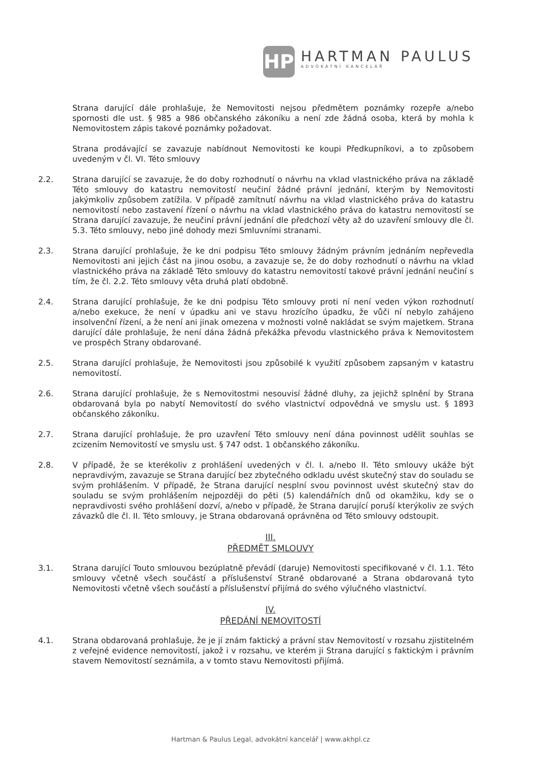HP
HARTMAN PAULUS
ADVOKÁTNÍ KANCELÁŘ
Strana darující dále prohlašuje, že Nemovitosti nejsou předmětem poznámky rozepře a/nebo spornosti dle ust. § 985 a 986 občanského zákoníku a není zde žádná osoba, která by mohla k Nemovitostem zápis takové poznámky požadovat.
Strana prodávající se zavazuje nabídnout Nemovitosti ke koupi Předkupníkovi, a to způsobem uvedeným v čl. VI. Této smlouvy
2.2. Strana darující se zavazuje, že do doby rozhodnutí o návrhu na vklad vlastnického práva na základě Této smlouvy do katastru nemovitostí neučiní žádné právní jednání, kterým by Nemovitosti jakýmkoliv způsobem zatížila. V případě zamítnutí návrhu na vklad vlastnického práva do katastru nemovitostí nebo zastavení řízení o návrhu na vklad vlastnického práva do katastru nemovitostí se Strana darující zavazuje, že neučiní právní jednání dle předchozí věty až do uzavření smlouvy dle čl. 5.3. Této smlouvy, nebo jiné dohody mezi Smluvními stranami.
2.3. Strana darující prohlašuje, že ke dni podpisu Této smlouvy žádným právním jednáním nepřevedla Nemovitosti ani jejich část na jinou osobu, a zavazuje se, že do doby rozhodnutí o návrhu na vklad vlastnického práva na základě Této smlouvy do katastru nemovitostí takové právní jednání neučiní s tím, že čl. 2.2. Této smlouvy věta druhá platí obdobně.
2.4. Strana darující prohlašuje, že ke dni podpisu Této smlouvy proti ní není veden výkon rozhodnutí a/nebo exekuce, že není v úpadku ani ve stavu hrozícího úpadku, že vůči ní nebylo zahájeno insolvenční řízení, a že není ani jinak omezena v možnosti volně nakládat se svým majetkem. Strana darující dále prohlašuje, že není dána žádná překážka převodu vlastnického práva k Nemovitostem ve prospěch Strany obdarované.
2.5. Strana darující prohlašuje, že Nemovitosti jsou způsobilé k využití způsobem zapsaným v katastru nemovitostí.
2.6. Strana darující prohlašuje, že s Nemovitostmi nesouvisí žádné dluhy, za jejichž splnění by Strana obdarovaná byla po nabytí Nemovitostí do svého vlastnictví odpovědná ve smyslu ust. § 1893 občanského zákoníku.
2.7. Strana darující prohlašuje, že pro uzavření Této smlouvy není dána povinnost udělit souhlas se zcizením Nemovitostí ve smyslu ust. § 747 odst. 1 občanského zákoníku.
2.8. V případě, že se kterékoliv z prohlášení uvedených v čl. I. a/nebo II. Této smlouvy ukáže být nepravdivým, zavazuje se Strana darující bez zbytečného odkladu uvést skutečný stav do souladu se svým prohlášením. V případě, že Strana darující nesplní svou povinnost uvést skutečný stav do souladu se svým prohlášením nejpozději do pěti (5) kalendářních dnů od okamžiku, kdy se o nepravdivosti svého prohlášení dozví, a/nebo v případě, že Strana darující poruší kterýkoliv ze svých závazků dle čl. II. Této smlouvy, je Strana obdarovaná oprávněna od Této smlouvy odstoupit.
III.
PŘEDMĚT SMLOUVY
3.1. Strana darující Touto smlouvou bezúplatně převádí (daruje) Nemovitosti specifikované v čl. 1.1. Této smlouvy včetně všech součástí a příslušenství Straně obdarované a Strana obdarovaná tyto Nemovitosti včetně všech součástí a příslušenství přijímá do svého výlučného vlastnictví.
IV.
PŘEDÁNÍ NEMOVITOSTÍ
4.1. Strana obdarovaná prohlašuje, že je jí znám faktický a právní stav Nemovitostí v rozsahu zjistitelném z veřejné evidence nemovitostí, jakož i v rozsahu, ve kterém ji Strana darující s faktickým i právním stavem Nemovitostí seznámila, a v tomto stavu Nemovitosti přijímá.
Hartman & Paulus Legal, advokátní kancelář | www.akhpl.cz